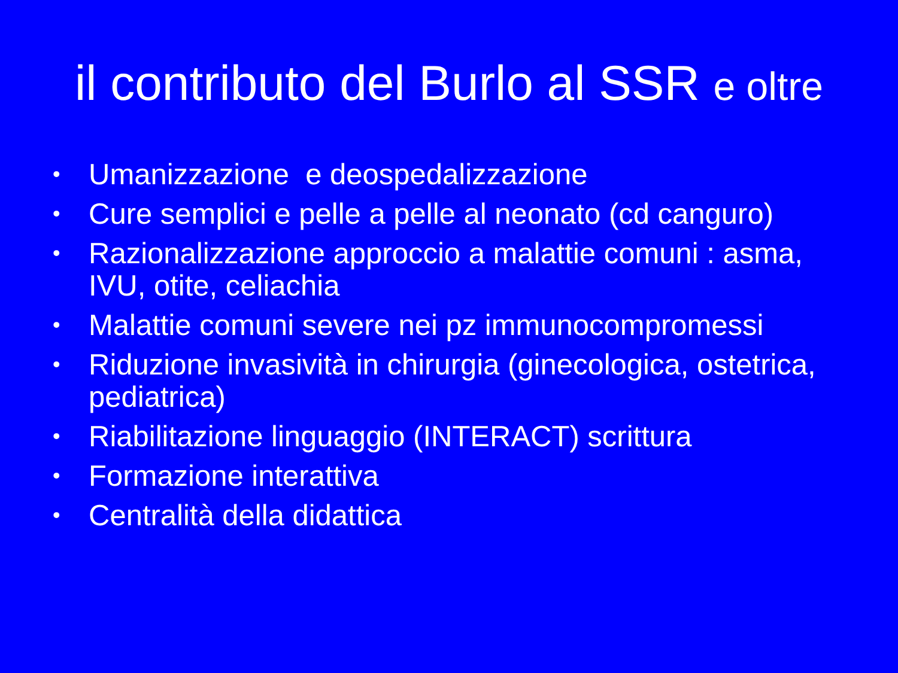il contributo del Burlo al SSR e oltre
• Umanizzazione e deospedalizzazione
• Cure semplici e pelle a pelle al neonato (cd canguro)
• Razionalizzazione approccio a malattie comuni : asma, IVU, otite, celiachia
• Malattie comuni severe nei pz immunocompromessi
• Riduzione invasività in chirurgia (ginecologica, ostetrica, pediatrica)
• Riabilitazione linguaggio (INTERACT) scrittura
• Formazione interattiva
• Centralità della didattica